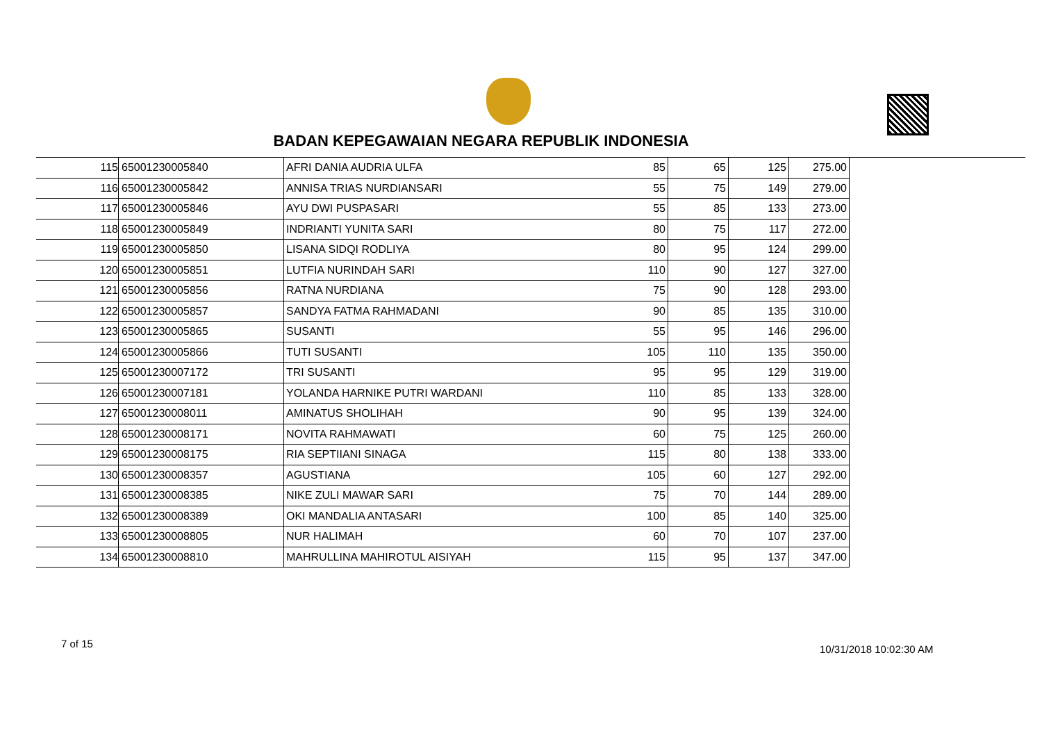BADAN KEPEGAWAIAN NEGARA REPUBLIK INDONESIA
| 115 | 65001230005840 | AFRI DANIA AUDRIA ULFA | 85 | 65 | 125 | 275.00 |
| 116 | 65001230005842 | ANNISA TRIAS NURDIANSARI | 55 | 75 | 149 | 279.00 |
| 117 | 65001230005846 | AYU DWI PUSPASARI | 55 | 85 | 133 | 273.00 |
| 118 | 65001230005849 | INDRIANTI YUNITA SARI | 80 | 75 | 117 | 272.00 |
| 119 | 65001230005850 | LISANA SIDQI RODLIYA | 80 | 95 | 124 | 299.00 |
| 120 | 65001230005851 | LUTFIA NURINDAH SARI | 110 | 90 | 127 | 327.00 |
| 121 | 65001230005856 | RATNA NURDIANA | 75 | 90 | 128 | 293.00 |
| 122 | 65001230005857 | SANDYA FATMA RAHMADANI | 90 | 85 | 135 | 310.00 |
| 123 | 65001230005865 | SUSANTI | 55 | 95 | 146 | 296.00 |
| 124 | 65001230005866 | TUTI SUSANTI | 105 | 110 | 135 | 350.00 |
| 125 | 65001230007172 | TRI SUSANTI | 95 | 95 | 129 | 319.00 |
| 126 | 65001230007181 | YOLANDA HARNIKE PUTRI WARDANI | 110 | 85 | 133 | 328.00 |
| 127 | 65001230008011 | AMINATUS SHOLIHAH | 90 | 95 | 139 | 324.00 |
| 128 | 65001230008171 | NOVITA RAHMAWATI | 60 | 75 | 125 | 260.00 |
| 129 | 65001230008175 | RIA SEPTIIANI SINAGA | 115 | 80 | 138 | 333.00 |
| 130 | 65001230008357 | AGUSTIANA | 105 | 60 | 127 | 292.00 |
| 131 | 65001230008385 | NIKE ZULI MAWAR SARI | 75 | 70 | 144 | 289.00 |
| 132 | 65001230008389 | OKI MANDALIA ANTASARI | 100 | 85 | 140 | 325.00 |
| 133 | 65001230008805 | NUR HALIMAH | 60 | 70 | 107 | 237.00 |
| 134 | 65001230008810 | MAHRULLINA MAHIROTUL AISIYAH | 115 | 95 | 137 | 347.00 |
7 of 15 10/31/2018 10:02:30 AM